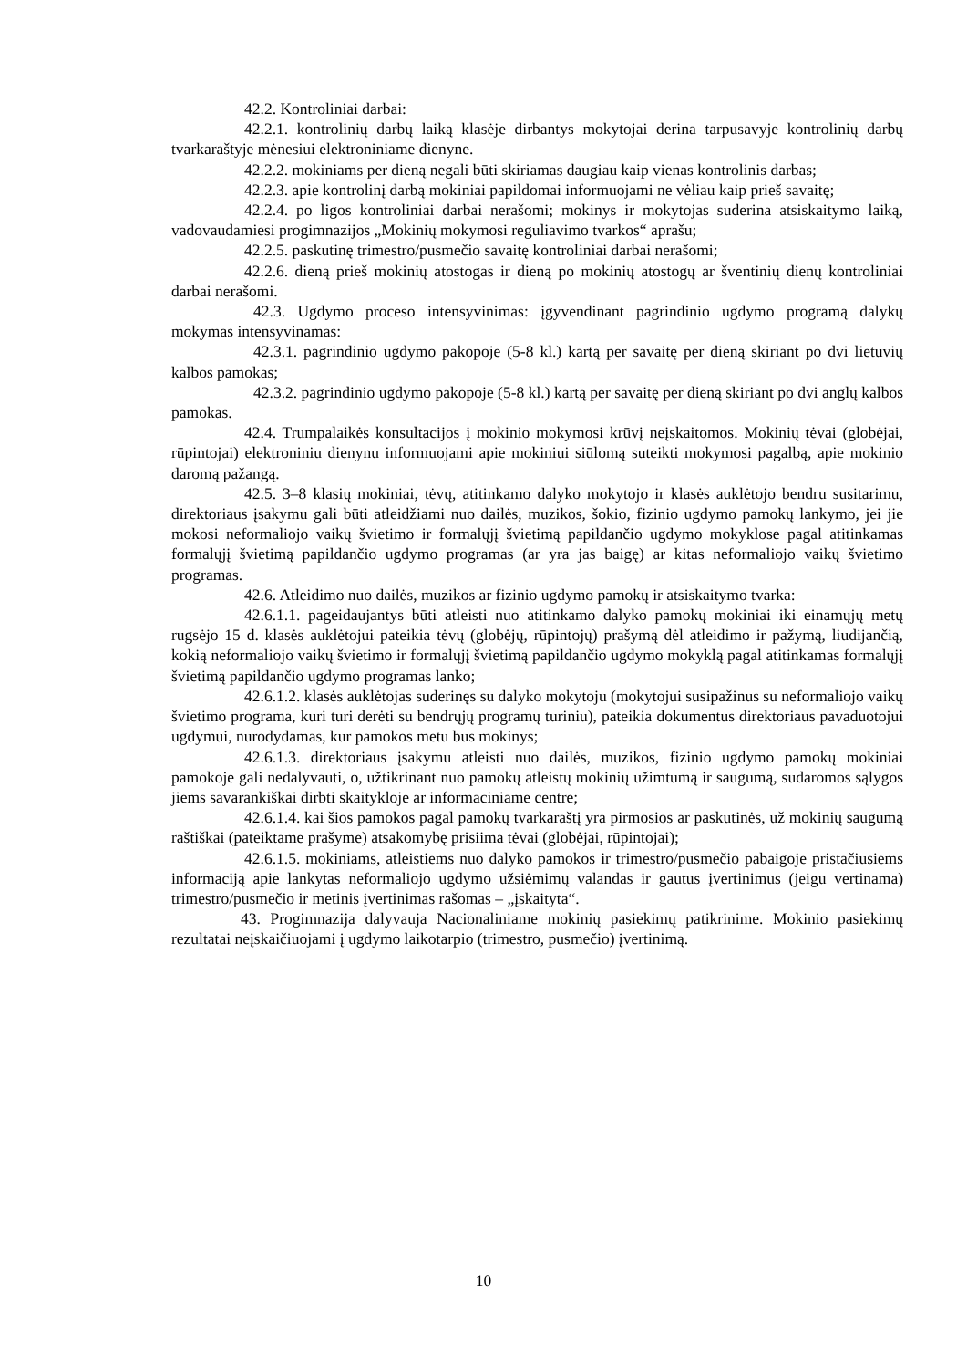42.2. Kontroliniai darbai:
42.2.1. kontrolinių darbų laiką klasėje dirbantys mokytojai derina tarpusavyje kontrolinių darbų tvarkaraštyje mėnesiui elektroniniame dienyne.
42.2.2. mokiniams per dieną negali būti skiriamas daugiau kaip vienas kontrolinis darbas;
42.2.3. apie kontrolinį darbą mokiniai papildomai informuojami ne vėliau kaip prieš savaitę;
42.2.4. po ligos kontroliniai darbai nerašomi; mokinys ir mokytojas suderina atsiskaitymo laiką, vadovaudamiesi progimnazijos „Mokinių mokymosi reguliavimo tvarkos“ aprašu;
42.2.5. paskutinę trimestro/pusmečio savaitę kontroliniai darbai nerašomi;
42.2.6. dieną prieš mokinių atostogas ir dieną po mokinių atostogų ar šventinių dienų kontroliniai darbai nerašomi.
42.3. Ugdymo proceso intensyvinimas: įgyvendinant pagrindinio ugdymo programą dalykų mokymas intensyvinamas:
42.3.1. pagrindinio ugdymo pakopoje (5-8 kl.) kartą per savaitę per dieną skiriant po dvi lietuvių kalbos pamokas;
42.3.2. pagrindinio ugdymo pakopoje (5-8 kl.) kartą per savaitę per dieną skiriant po dvi anglų kalbos pamokas.
42.4. Trumpalaikės konsultacijos į mokinio mokymosi krūvį neįskaitomos. Mokinių tėvai (globėjai, rūpintojai) elektroniniu dienynu informuojami apie mokiniui siūlomą suteikti mokymosi pagalbą, apie mokinio daromą pažangą.
42.5. 3–8 klasių mokiniai, tėvų, atitinkamo dalyko mokytojo ir klasės auklėtojo bendru susitarimu, direktoriaus įsakymu gali būti atleidžiami nuo dailės, muzikos, šokio, fizinio ugdymo pamokų lankymo, jei jie mokosi neformaliojo vaikų švietimo ir formalųjį švietimą papildančio ugdymo mokyklose pagal atitinkamas formalųjį švietimą papildančio ugdymo programas (ar yra jas baigę) ar kitas neformaliojo vaikų švietimo programas.
42.6. Atleidimo nuo dailės, muzikos ar fizinio ugdymo pamokų ir atsiskaitymo tvarka:
42.6.1.1. pageidaujantys būti atleisti nuo atitinkamo dalyko pamokų mokiniai iki einamųjų metų rugsėjo 15 d. klasės auklėtojui pateikia tėvų (globėjų, rūpintojų) prašymą dėl atleidimo ir pažymą, liudijančią, kokią neformaliojo vaikų švietimo ir formalųjį švietimą papildančio ugdymo mokyklą pagal atitinkamas formalųjį švietimą papildančio ugdymo programas lanko;
42.6.1.2. klasės auklėtojas suderinęs su dalyko mokytoju (mokytojui susipažinus su neformaliojo vaikų švietimo programa, kuri turi derėti su bendrųjų programų turiniu), pateikia dokumentus direktoriaus pavaduotojui ugdymui, nurodydamas, kur pamokos metu bus mokinys;
42.6.1.3. direktoriaus įsakymu atleisti nuo dailės, muzikos, fizinio ugdymo pamokų mokiniai pamokoje gali nedalyvauti, o, užtikrinant nuo pamokų atleistų mokinių užimtumą ir saugumą, sudaromos sąlygos jiems savarankiškai dirbti skaitykloje ar informaciniame centre;
42.6.1.4. kai šios pamokos pagal pamokų tvarkaraštį yra pirmosios ar paskutinės, už mokinių saugumą raštiškai (pateiktame prašyme) atsakomybę prisiima tėvai (globėjai, rūpintojai);
42.6.1.5. mokiniams, atleistiems nuo dalyko pamokos ir trimestro/pusmečio pabaigoje pristačiusiems informaciją apie lankytas neformaliojo ugdymo užsiėmimų valandas ir gautus įvertinimus (jeigu vertinama) trimestro/pusmečio ir metinis įvertinimas rašomas – „įskaityta“.
43. Progimnazija dalyvauja Nacionaliniame mokinių pasiekimų patikrinime. Mokinio pasiekimų rezultatai neįskaičiuojami į ugdymo laikotarpio (trimestro, pusmečio) įvertinimą.
10